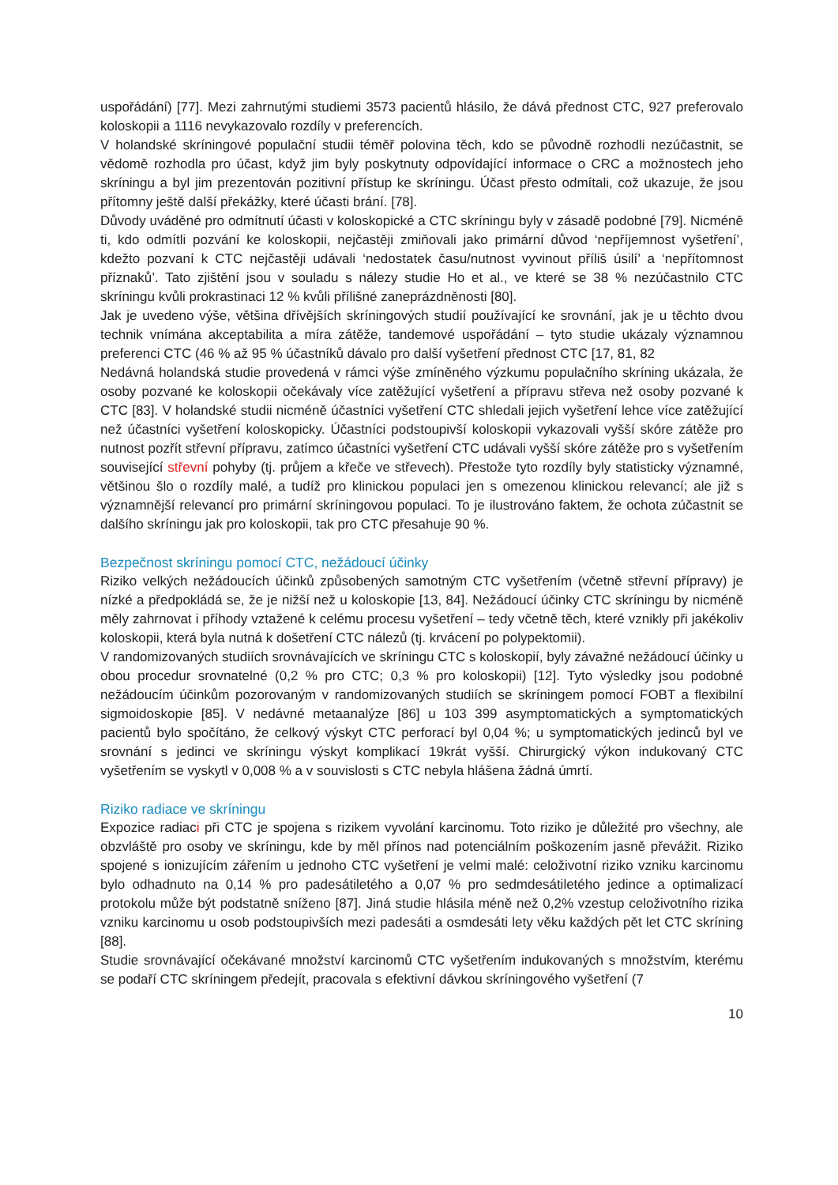uspořádání) [77]. Mezi zahrnutými studiemi 3573 pacientů hlásilo, že dává přednost CTC, 927 preferovalo koloskopii a 1116 nevykazovalo rozdíly v preferencích.
V holandské skríningové populační studii téměř polovina těch, kdo se původně rozhodli nezúčastnit, se vědomě rozhodla pro účast, když jim byly poskytnuty odpovídající informace o CRC a možnostech jeho skríningu a byl jim prezentován pozitivní přístup ke skríningu. Účast přesto odmítali, což ukazuje, že jsou přítomny ještě další překážky, které účasti brání. [78].
Důvody uváděné pro odmítnutí účasti v koloskopické a CTC skríningu byly v zásadě podobné [79]. Nicméně ti, kdo odmítli pozvání ke koloskopii, nejčastěji zmiňovali jako primární důvod ‘nepříjemnost vyšetření’, kdežto pozvaní k CTC nejčastěji udávali ‘nedostatek času/nutnost vyvinout příliš úsilí’ a ‘nepřítomnost příznaků’. Tato zjištění jsou v souladu s nálezy studie Ho et al., ve které se 38 % nezúčastnilo CTC skríningu kvůli prokrastinaci 12 % kvůli přílišné zaneprázdněnosti [80].
Jak je uvedeno výše, většina dřívějších skríningových studií používající ke srovnání, jak je u těchto dvou technik vnímána akceptabilita a míra zátěže, tandemové uspořádání – tyto studie ukázaly významnou preferenci CTC (46 % až 95 % účastníků dávalo pro další vyšetření přednost CTC [17, 81, 82
Nedávná holandská studie provedená v rámci výše zmíněného výzkumu populačního skríning ukázala, že osoby pozvané ke koloskopii očekávaly více zatěžující vyšetření a přípravu střeva než osoby pozvané k CTC [83]. V holandské studii nicméně účastníci vyšetření CTC shledali jejich vyšetření lehce více zatěžující než účastníci vyšetření koloskopicky. Účastníci podstoupivší koloskopii vykazovali vyšší skóre zátěže pro nutnost pozřít střevní přípravu, zatímco účastníci vyšetření CTC udávali vyšší skóre zátěže pro s vyšetřením související střevní pohyby (tj. průjem a křeče ve střevech). Přestože tyto rozdíly byly statisticky významné, většinou šlo o rozdíly malé, a tudíž pro klinickou populaci jen s omezenou klinickou relevancí; ale již s významnější relevancí pro primární skríningovou populaci. To je ilustrováno faktem, že ochota zúčastnit se dalšího skríningu jak pro koloskopii, tak pro CTC přesahuje 90 %.
Bezpečnost skríningu pomocí CTC, nežádoucí účinky
Riziko velkých nežádoucích účinků způsobených samotným CTC vyšetřením (včetně střevní přípravy) je nízké a předpokládá se, že je nižší než u koloskopie [13, 84]. Nežádoucí účinky CTC skríningu by nicméně měly zahrnovat i příhody vztažené k celému procesu vyšetření – tedy včetně těch, které vznikly při jakékoliv koloskopii, která byla nutná k došetření CTC nálezů (tj. krvácení po polypektomii).
V randomizovaných studiích srovnávajících ve skríningu CTC s koloskopií, byly závažné nežádoucí účinky u obou procedur srovnatelné (0,2 % pro CTC; 0,3 % pro koloskopii) [12]. Tyto výsledky jsou podobné nežádoucím účinkům pozorovaným v randomizovaných studiích se skríningem pomocí FOBT a flexibilní sigmoidoskopie [85]. V nedávné metaanalýze [86] u 103 399 asymptomatických a symptomatických pacientů bylo spočítáno, že celkový výskyt CTC perforací byl 0,04 %; u symptomatických jedinců byl ve srovnání s jedinci ve skríningu výskyt komplikací 19krát vyšší. Chirurgický výkon indukovaný CTC vyšetřením se vyskytl v 0,008 % a v souvislosti s CTC nebyla hlášena žádná úmrtí.
Riziko radiace ve skríningu
Expozice radiaci při CTC je spojena s rizikem vyvolání karcinomu. Toto riziko je důležité pro všechny, ale obzvláště pro osoby ve skríningu, kde by měl přínos nad potenciálním poškozením jasně převážit. Riziko spojené s ionizujícím zářením u jednoho CTC vyšetření je velmi malé: celoživotní riziko vzniku karcinomu bylo odhadnuto na 0,14 % pro padesátiletého a 0,07 % pro sedmdesátiletého jedince a optimalizací protokolu může být podstatně sníženo [87]. Jiná studie hlásila méně než 0,2% vzestup celoživotního rizika vzniku karcinomu u osob podstoupivších mezi padesáti a osmdesáti lety věku každých pět let CTC skríning [88].
Studie srovnávající očekávané množství karcinomů CTC vyšetřením indukovaných s množstvím, kterému se podaří CTC skríningem předejít, pracovala s efektivní dávkou skríningového vyšetření (7
10